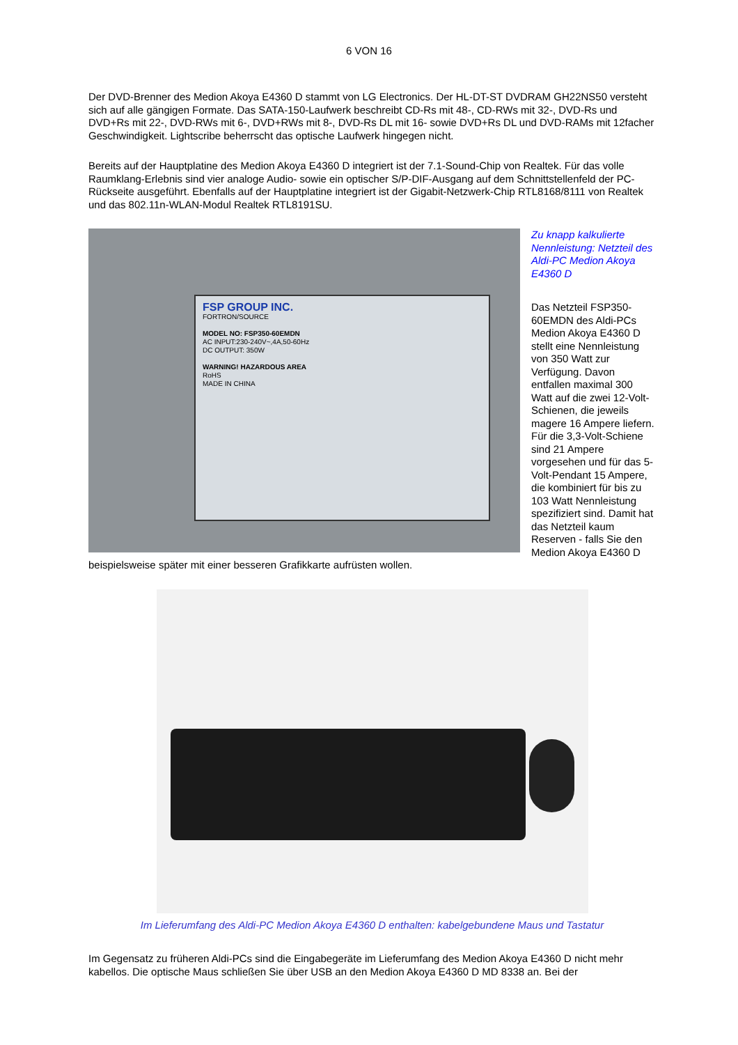6 VON 16
Der DVD-Brenner des Medion Akoya E4360 D stammt von LG Electronics. Der HL-DT-ST DVDRAM GH22NS50 versteht sich auf alle gängigen Formate. Das SATA-150-Laufwerk beschreibt CD-Rs mit 48-, CD-RWs mit 32-, DVD-Rs und DVD+Rs mit 22-, DVD-RWs mit 6-, DVD+RWs mit 8-, DVD-Rs DL mit 16- sowie DVD+Rs DL und DVD-RAMs mit 12facher Geschwindigkeit. Lightscribe beherrscht das optische Laufwerk hingegen nicht.
Bereits auf der Hauptplatine des Medion Akoya E4360 D integriert ist der 7.1-Sound-Chip von Realtek. Für das volle Raumklang-Erlebnis sind vier analoge Audio- sowie ein optischer S/P-DIF-Ausgang auf dem Schnittstellenfeld der PC-Rückseite ausgeführt. Ebenfalls auf der Hauptplatine integriert ist der Gigabit-Netzwerk-Chip RTL8168/8111 von Realtek und das 802.11n-WLAN-Modul Realtek RTL8191SU.
FSP GROUP INC.
FORTRON/SOURCE
MODEL NO: FSP350-60EMDN
AC INPUT:230-240V~,4A,50-60Hz
DC OUTPUT: 350W
WARNING! HAZARDOUS AREA
RoHS
MADE IN CHINA
Zu knapp kalkulierte Nennleistung: Netzteil des Aldi-PC Medion Akoya E4360 D
Das Netzteil FSP350-60EMDN des Aldi-PCs Medion Akoya E4360 D stellt eine Nennleistung von 350 Watt zur Verfügung. Davon entfallen maximal 300 Watt auf die zwei 12-Volt-Schienen, die jeweils magere 16 Ampere liefern. Für die 3,3-Volt-Schiene sind 21 Ampere vorgesehen und für das 5-Volt-Pendant 15 Ampere, die kombiniert für bis zu 103 Watt Nennleistung spezifiziert sind. Damit hat das Netzteil kaum Reserven - falls Sie den Medion Akoya E4360 D beispielsweise später mit einer besseren Grafikkarte aufrüsten wollen.
Im Lieferumfang des Aldi-PC Medion Akoya E4360 D enthalten: kabelgebundene Maus und Tastatur
Im Gegensatz zu früheren Aldi-PCs sind die Eingabegeräte im Lieferumfang des Medion Akoya E4360 D nicht mehr kabellos. Die optische Maus schließen Sie über USB an den Medion Akoya E4360 D MD 8338 an. Bei der